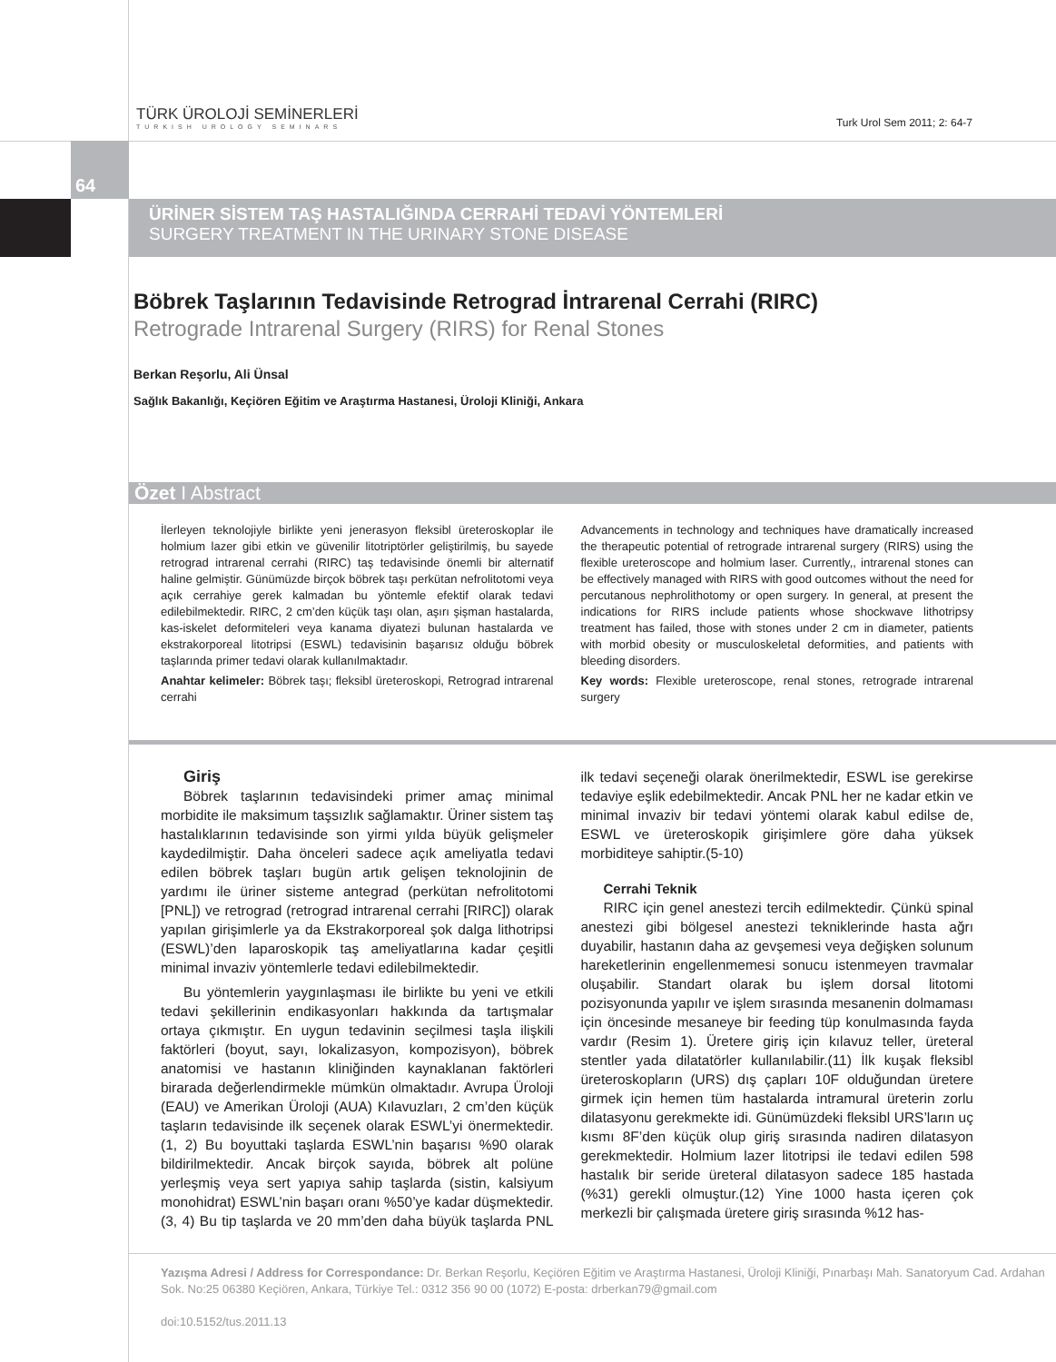TÜRK ÜROLOJİ SEMİNERLERİ
TURKISH UROLOGY SEMINARS
Turk Urol Sem 2011; 2: 64-7
64
ÜRİNER SİSTEM TAŞ HASTALIĞINDA CERRAHİ TEDAVİ YÖNTEMLERİ
SURGERY TREATMENT IN THE URINARY STONE DISEASE
Böbrek Taşlarının Tedavisinde Retrograd İntrarenal Cerrahi (RIRC)
Retrograde Intrarenal Surgery (RIRS) for Renal Stones
Berkan Reşorlu, Ali Ünsal
Sağlık Bakanlığı, Keçiören Eğitim ve Araştırma Hastanesi, Üroloji Kliniği, Ankara
Özet I Abstract
İlerleyen teknolojiyle birlikte yeni jenerasyon fleksibl üreteroskoplar ile holmium lazer gibi etkin ve güvenilir litotriptörler geliştirilmiş, bu sayede retrograd intrarenal cerrahi (RIRC) taş tedavisinde önemli bir alternatif haline gelmiştir. Günümüzde birçok böbrek taşı perkütan nefrolitotomi veya açık cerrahiye gerek kalmadan bu yöntemle efektif olarak tedavi edilebilmektedir. RIRC, 2 cm’den küçük taşı olan, aşırı şişman hastalarda, kas-iskelet deformiteleri veya kanama diyatezi bulunan hastalarda ve ekstrakorporeal litotripsi (ESWL) tedavisinin başarısız olduğu böbrek taşlarında primer tedavi olarak kullanılmaktadır.
Anahtar kelimeler: Böbrek taşı; fleksibl üreteroskopi, Retrograd intrarenal cerrahi
Advancements in technology and techniques have dramatically increased the therapeutic potential of retrograde intrarenal surgery (RIRS) using the flexible ureteroscope and holmium laser. Currently,, intrarenal stones can be effectively managed with RIRS with good outcomes without the need for percutanous nephrolithotomy or open surgery. In general, at present the indications for RIRS include patients whose shockwave lithotripsy treatment has failed, those with stones under 2 cm in diameter, patients with morbid obesity or musculoskeletal deformities, and patients with bleeding disorders.
Key words: Flexible ureteroscope, renal stones, retrograde intrarenal surgery
Giriş
Böbrek taşlarının tedavisindeki primer amaç minimal morbidite ile maksimum taşsızlık sağlamaktır. Üriner sistem taş hastalıklarının tedavisinde son yirmi yılda büyük gelişmeler kaydedilmiştir. Daha önceleri sadece açık ameliyatla tedavi edilen böbrek taşları bugün artık gelişen teknolojinin de yardımı ile üriner sisteme antegrad (perkütan nefrolitotomi [PNL]) ve retrograd (retrograd intrarenal cerrahi [RIRC]) olarak yapılan girişimlerle ya da Ekstrakorporeal şok dalga lithotripsi (ESWL)’den laparoskopik taş ameliyatlarına kadar çeşitli minimal invaziv yöntemlerle tedavi edilebilmektedir.
Bu yöntemlerin yaygınlaşması ile birlikte bu yeni ve etkili tedavi şekillerinin endikasyonları hakkında da tartışmalar ortaya çıkmıştır. En uygun tedavinin seçilmesi taşla ilişkili faktörleri (boyut, sayı, lokalizasyon, kompozisyon), böbrek anatomisi ve hastanın kliniğinden kaynaklanan faktörleri birarada değerlendirmekle mümkün olmaktadır. Avrupa Üroloji (EAU) ve Amerikan Üroloji (AUA) Kılavuzları, 2 cm’den küçük taşların tedavisinde ilk seçenek olarak ESWL’yi önermektedir.(1, 2) Bu boyuttaki taşlarda ESWL’nin başarısı %90 olarak bildirilmektedir. Ancak birçok sayıda, böbrek alt polüne yerleşmiş veya sert yapıya sahip taşlarda (sistin, kalsiyum monohidrat) ESWL’nin başarı oranı %50’ye kadar düşmektedir.(3, 4) Bu tip taşlarda ve 20 mm’den daha büyük taşlarda PNL ilk tedavi seçeneği olarak önerilmektedir, ESWL ise gerekirse tedaviye eşlik edebilmektedir. Ancak PNL her ne kadar etkin ve minimal invaziv bir tedavi yöntemi olarak kabul edilse de, ESWL ve üreteroskopik girişimlere göre daha yüksek morbiditeye sahiptir.(5-10)
Cerrahi Teknik
RIRC için genel anestezi tercih edilmektedir. Çünkü spinal anestezi gibi bölgesel anestezi tekniklerinde hasta ağrı duyabilir, hastanın daha az gevşemesi veya değişken solunum hareketlerinin engellenmemesi sonucu istenmeyen travmalar oluşabilir. Standart olarak bu işlem dorsal litotomi pozisyonunda yapılır ve işlem sırasında mesanenin dolmaması için öncesinde mesaneye bir feeding tüp konulmasında fayda vardır (Resim 1). Üretere giriş için kılavuz teller, üreteral stentler yada dilatatörler kullanılabilir.(11) İlk kuşak fleksibl üreteroskopların (URS) dış çapları 10F olduğundan üretere girmek için hemen tüm hastalarda intramural üreterin zorlu dilatasyonu gerekmekte idi. Günümüzdeki fleksibl URS’ların uç kısmı 8F’den küçük olup giriş sırasında nadiren dilatasyon gerekmektedir. Holmium lazer litotripsi ile tedavi edilen 598 hastalık bir seride üreteral dilatasyon sadece 185 hastada (%31) gerekli olmuştur.(12) Yine 1000 hasta içeren çok merkezli bir çalışmada üretere giriş sırasında %12 has-
Yazışma Adresi / Address for Correspondance: Dr. Berkan Reşorlu, Keçiören Eğitim ve Araştırma Hastanesi, Üroloji Kliniği, Pınarbaşı Mah. Sanatoryum Cad. Ardahan Sok. No:25 06380 Keçiören, Ankara, Türkiye Tel.: 0312 356 90 00 (1072) E-posta: drberkan79@gmail.com
doi:10.5152/tus.2011.13